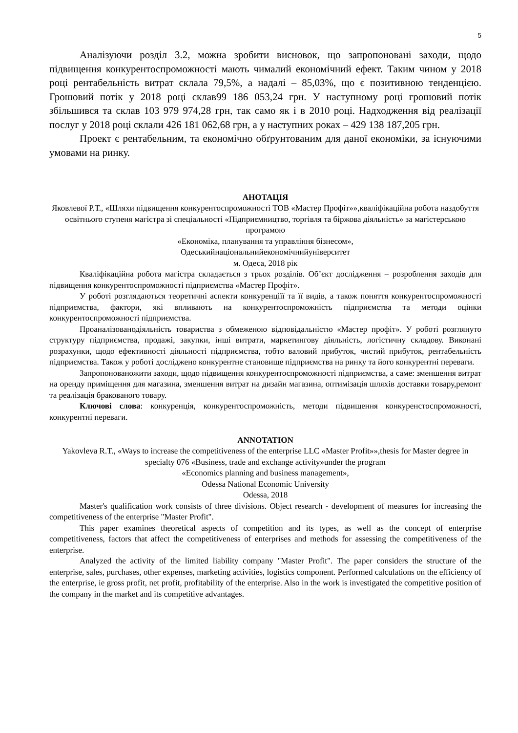5
Аналізуючи розділ 3.2, можна зробити висновок, що запропоновані заходи, щодо підвищення конкурентоспроможності мають чималий економічний ефект. Таким чином у 2018 році рентабельність витрат склала 79,5%, а надалі – 85,03%, що є позитивною тенденцією. Грошовий потік у 2018 році склав99 186 053,24 грн. У наступному році грошовий потік збільшився та склав 103 979 974,28 грн, так само як і в 2010 році. Надходження від реалізації послуг у 2018 році склали 426 181 062,68 грн, а у наступних роках – 429 138 187,205 грн.
Проект є рентабельним, та економічно обґрунтованим для даної економіки, за існуючими умовами на ринку.
АНОТАЦІЯ
Яковлевої Р.Т., «Шляхи підвищення конкурентоспроможності ТОВ «Мастер Профіт»»,кваліфікаційна робота наздобуття освітнього ступеня магістра зі спеціальності «Підприємництво, торгівля та біржова діяльність» за магістерською програмою
«Економіка, планування та управління бізнесом»,
Одеськийнаціональнийекономічнийуніверситет
м. Одеса, 2018 рік
Кваліфікаційна робота магістра складається з трьох розділів. Об’єкт дослідження – розроблення заходів для підвищення конкурентоспроможності підприємства «Мастер Профіт».
У роботі розглядаються теоретичні аспекти конкуренціїї та її видів, а також поняття конкурентоспроможності підприємства, фактори, які впливають на конкурентоспроможність підприємства та методи оцінки конкурентоспроможності підприємства.
Проаналізованодіяльність товариства з обмеженою відповідальністю «Мастер профіт». У роботі розглянуто структуру підприємства, продажі, закупки, інші витрати, маркетингову діяльність, логістичну складову. Виконані розрахунки, щодо ефективності діяльності підприємства, тобто валовий прибуток, чистий прибуток, рентабельність підприємства. Також у роботі досліджено конкурентне становище підприємства на ринку та його конкурентні переваги.
Запропонованожити заходи, щодо підвищення конкурентоспроможності підприємства, а саме: зменшення витрат на оренду приміщення для магазина, зменшення витрат на дизайн магазина, оптимізація шляхів доставки товару,ремонт та реалізація бракованого товару.
Ключові слова: конкуренція, конкурентоспроможність, методи підвищення конкуренстоспроможності, конкурентні переваги.
ANNOTATION
Yakovleva R.T., «Ways to increase the competitiveness of the enterprise LLC «Master Profit»»,thesis for Master degree in specialty 076 «Business, trade and exchange activity»under the program
«Economics planning and business management»,
Odessa National Economic University
Odessa, 2018
Master's qualification work consists of three divisions. Object research - development of measures for increasing the competitiveness of the enterprise "Master Profit".
This paper examines theoretical aspects of competition and its types, as well as the concept of enterprise competitiveness, factors that affect the competitiveness of enterprises and methods for assessing the competitiveness of the enterprise.
Analyzed the activity of the limited liability company "Master Profit". The paper considers the structure of the enterprise, sales, purchases, other expenses, marketing activities, logistics component. Performed calculations on the efficiency of the enterprise, ie gross profit, net profit, profitability of the enterprise. Also in the work is investigated the competitive position of the company in the market and its competitive advantages.